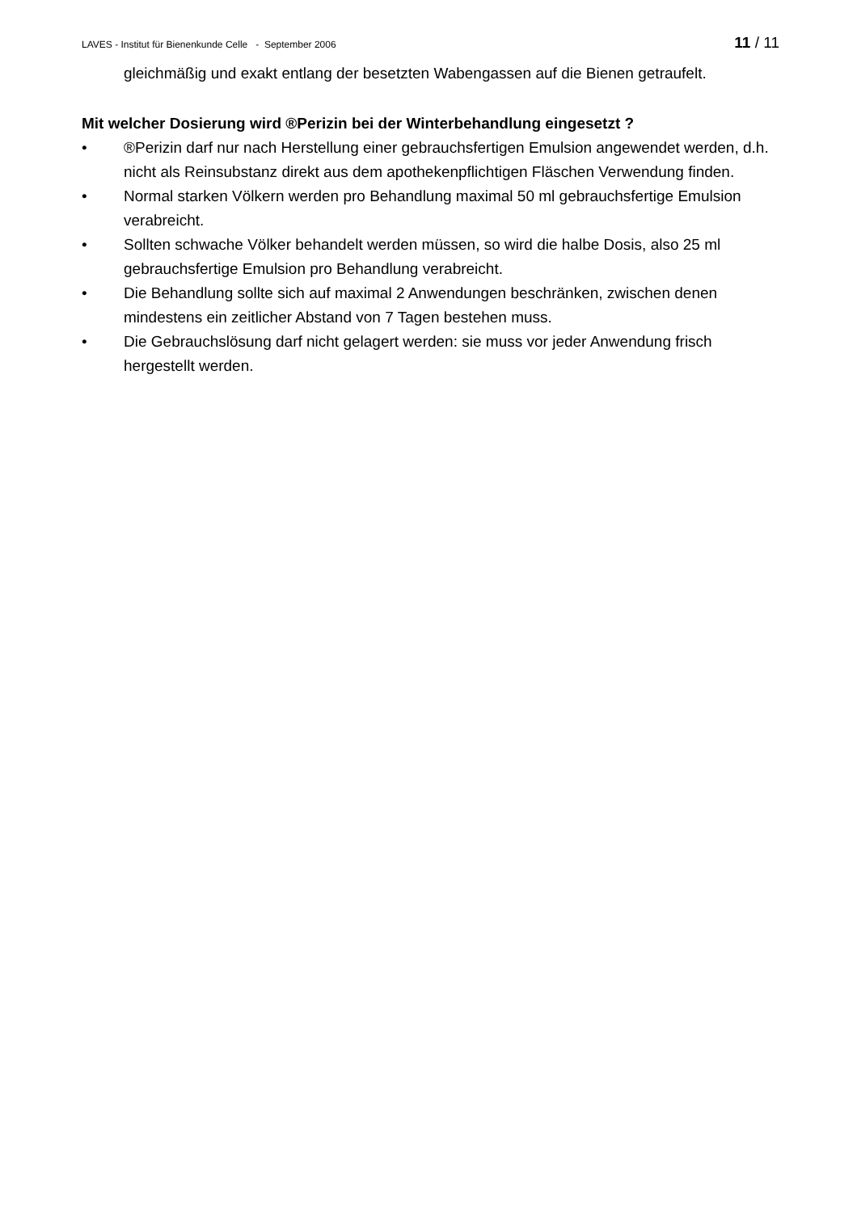LAVES - Institut für Bienenkunde Celle - September 2006 11 / 11
gleichmäßig und exakt entlang der besetzten Wabengassen auf die Bienen getraufelt.
Mit welcher Dosierung wird ®Perizin bei der Winterbehandlung eingesetzt ?
• ®Perizin darf nur nach Herstellung einer gebrauchsfertigen Emulsion angewendet werden, d.h. nicht als Reinsubstanz direkt aus dem apothekenpflichtigen Fläschen Verwendung finden.
• Normal starken Völkern werden pro Behandlung maximal 50 ml gebrauchsfertige Emulsion verabreicht.
• Sollten schwache Völker behandelt werden müssen, so wird die halbe Dosis, also 25 ml gebrauchsfertige Emulsion pro Behandlung verabreicht.
• Die Behandlung sollte sich auf maximal 2 Anwendungen beschränken, zwischen denen mindestens ein zeitlicher Abstand von 7 Tagen bestehen muss.
• Die Gebrauchslösung darf nicht gelagert werden: sie muss vor jeder Anwendung frisch hergestellt werden.